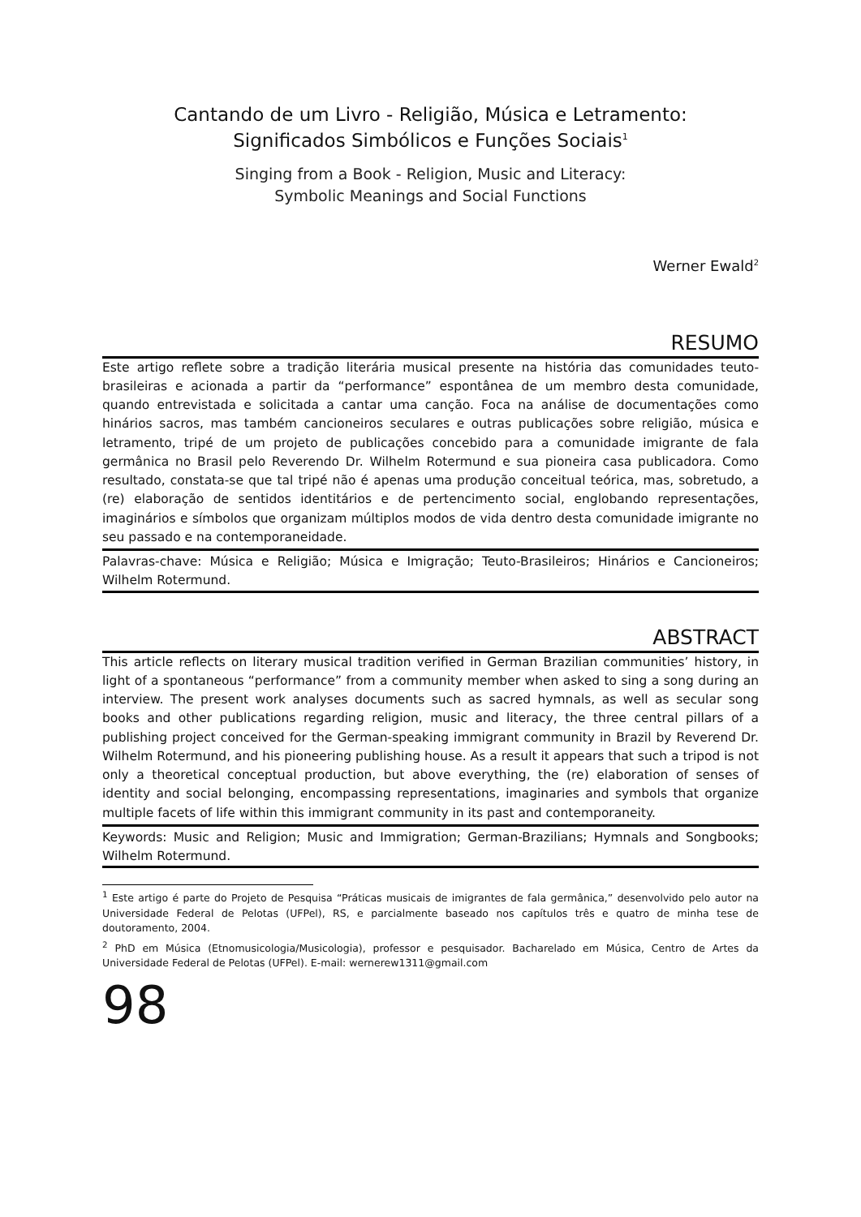Cantando de um Livro - Religião, Música e Letramento:
Significados Simbólicos e Funções Sociais<sup>1</sup>
Singing from a Book - Religion, Music and Literacy:
Symbolic Meanings and Social Functions
Werner Ewald<sup>2</sup>
RESUMO
Este artigo reflete sobre a tradição literária musical presente na história das comunidades teuto-brasileiras e acionada a partir da “performance” espontânea de um membro desta comunidade, quando entrevistada e solicitada a cantar uma canção. Foca na análise de documentações como hinários sacros, mas também cancioneiros seculares e outras publicações sobre religião, música e letramento, tripé de um projeto de publicações concebido para a comunidade imigrante de fala germânica no Brasil pelo Reverendo Dr. Wilhelm Rotermund e sua pioneira casa publicadora. Como resultado, constata-se que tal tripé não é apenas uma produção conceitual teórica, mas, sobretudo, a (re) elaboração de sentidos identitários e de pertencimento social, englobando representações, imaginários e símbolos que organizam múltiplos modos de vida dentro desta comunidade imigrante no seu passado e na contemporaneidade.
Palavras-chave: Música e Religião; Música e Imigração; Teuto-Brasileiros; Hinários e Cancioneiros; Wilhelm Rotermund.
ABSTRACT
This article reflects on literary musical tradition verified in German Brazilian communities’ history, in light of a spontaneous “performance” from a community member when asked to sing a song during an interview. The present work analyses documents such as sacred hymnals, as well as secular song books and other publications regarding religion, music and literacy, the three central pillars of a publishing project conceived for the German-speaking immigrant community in Brazil by Reverend Dr. Wilhelm Rotermund, and his pioneering publishing house. As a result it appears that such a tripod is not only a theoretical conceptual production, but above everything, the (re) elaboration of senses of identity and social belonging, encompassing representations, imaginaries and symbols that organize multiple facets of life within this immigrant community in its past and contemporaneity.
Keywords: Music and Religion; Music and Immigration; German-Brazilians; Hymnals and Songbooks; Wilhelm Rotermund.
<sup>1</sup> Este artigo é parte do Projeto de Pesquisa “Práticas musicais de imigrantes de fala germânica,” desenvolvido pelo autor na Universidade Federal de Pelotas (UFPel), RS, e parcialmente baseado nos capítulos três e quatro de minha tese de doutoramento, 2004.
<sup>2</sup> PhD em Música (Etnomusicologia/Musicologia), professor e pesquisador. Bacharelado em Música, Centro de Artes da Universidade Federal de Pelotas (UFPel). E-mail: wernerew1311@gmail.com
98